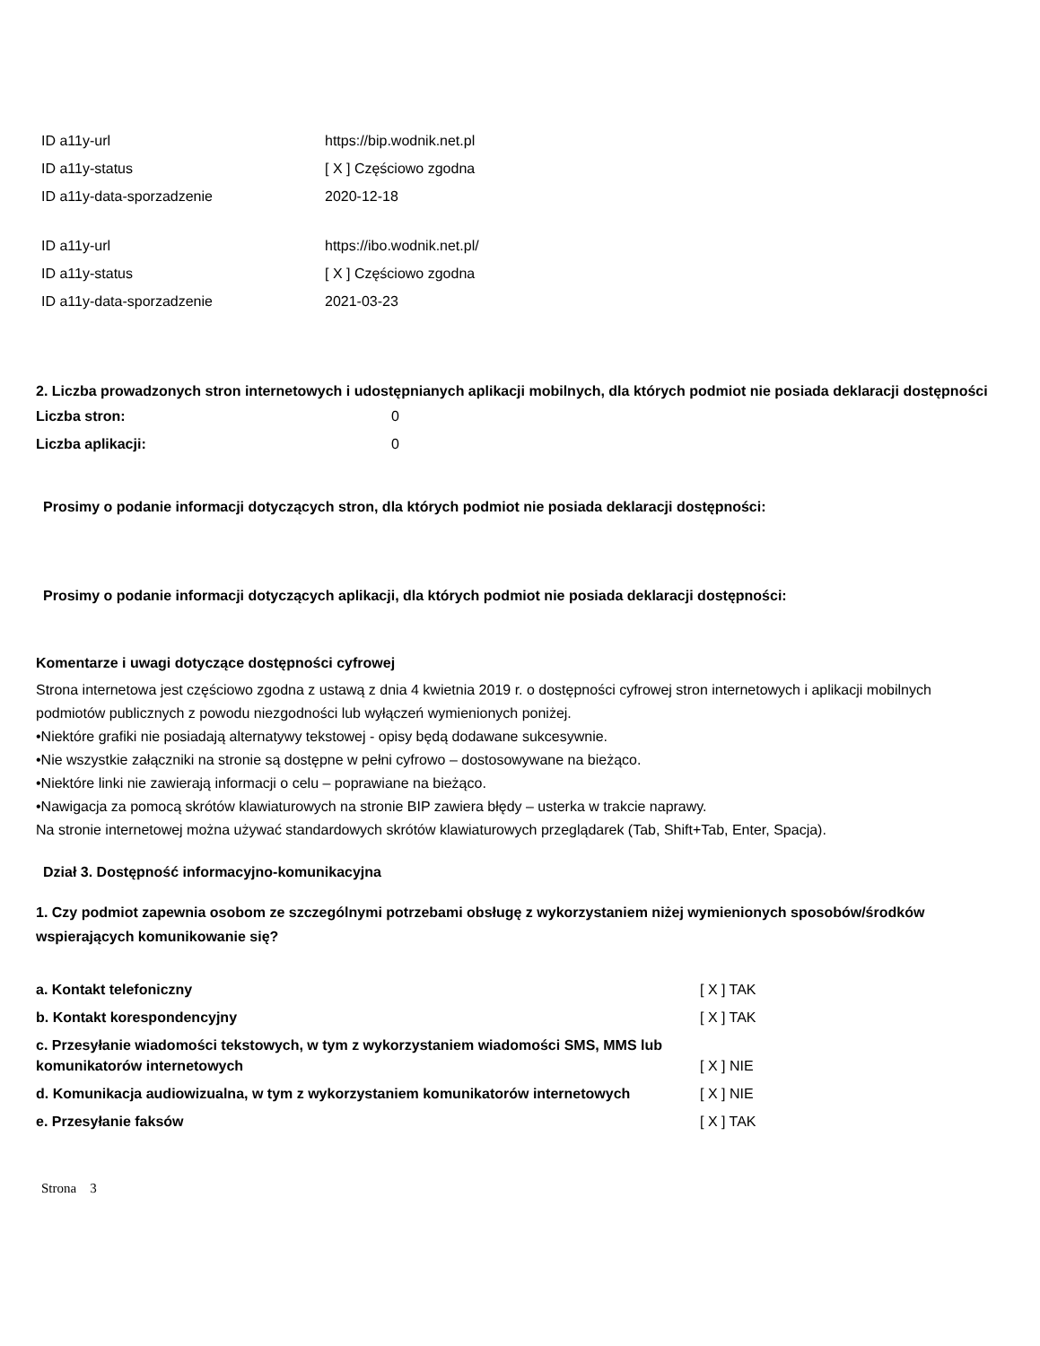| ID a11y-url | https://bip.wodnik.net.pl |
| ID a11y-status | [ X ] Częściowo zgodna |
| ID a11y-data-sporzadzenie | 2020-12-18 |
| ID a11y-url | https://ibo.wodnik.net.pl/ |
| ID a11y-status | [ X ] Częściowo zgodna |
| ID a11y-data-sporzadzenie | 2021-03-23 |
2. Liczba prowadzonych stron internetowych i udostępnianych aplikacji mobilnych, dla których podmiot nie posiada deklaracji dostępności
| Liczba stron: | 0 |
| Liczba aplikacji: | 0 |
Prosimy o podanie informacji dotyczących stron, dla których podmiot nie posiada deklaracji dostępności:
Prosimy o podanie informacji dotyczących aplikacji, dla których podmiot nie posiada deklaracji dostępności:
Komentarze i uwagi dotyczące dostępności cyfrowej
Strona internetowa jest częściowo zgodna z ustawą z dnia 4 kwietnia 2019 r. o dostępności cyfrowej stron internetowych i aplikacji mobilnych podmiotów publicznych z powodu niezgodności lub wyłączeń wymienionych poniżej.
•Niektóre grafiki nie posiadają alternatywy tekstowej - opisy będą dodawane sukcesywnie.
•Nie wszystkie załączniki na stronie są dostępne w pełni cyfrowo – dostosowywane na bieżąco.
•Niektóre linki nie zawierają informacji o celu – poprawiane na bieżąco.
•Nawigacja za pomocą skrótów klawiaturowych na stronie BIP zawiera błędy – usterka w trakcie naprawy.
Na stronie internetowej można używać standardowych skrótów klawiaturowych przeglądarek (Tab, Shift+Tab, Enter, Spacja).
Dział 3. Dostępność informacyjno-komunikacyjna
1. Czy podmiot zapewnia osobom ze szczególnymi potrzebami obsługę z wykorzystaniem niżej wymienionych sposobów/środków wspierających komunikowanie się?
| a. Kontakt telefoniczny | [ X ] TAK |
| b. Kontakt korespondencyjny | [ X ] TAK |
| c. Przesyłanie wiadomości tekstowych, w tym z wykorzystaniem wiadomości SMS, MMS lub komunikatorów internetowych | [ X ] NIE |
| d. Komunikacja audiowizualna, w tym z wykorzystaniem komunikatorów internetowych | [ X ] NIE |
| e. Przesyłanie faksów | [ X ] TAK |
Strona 3